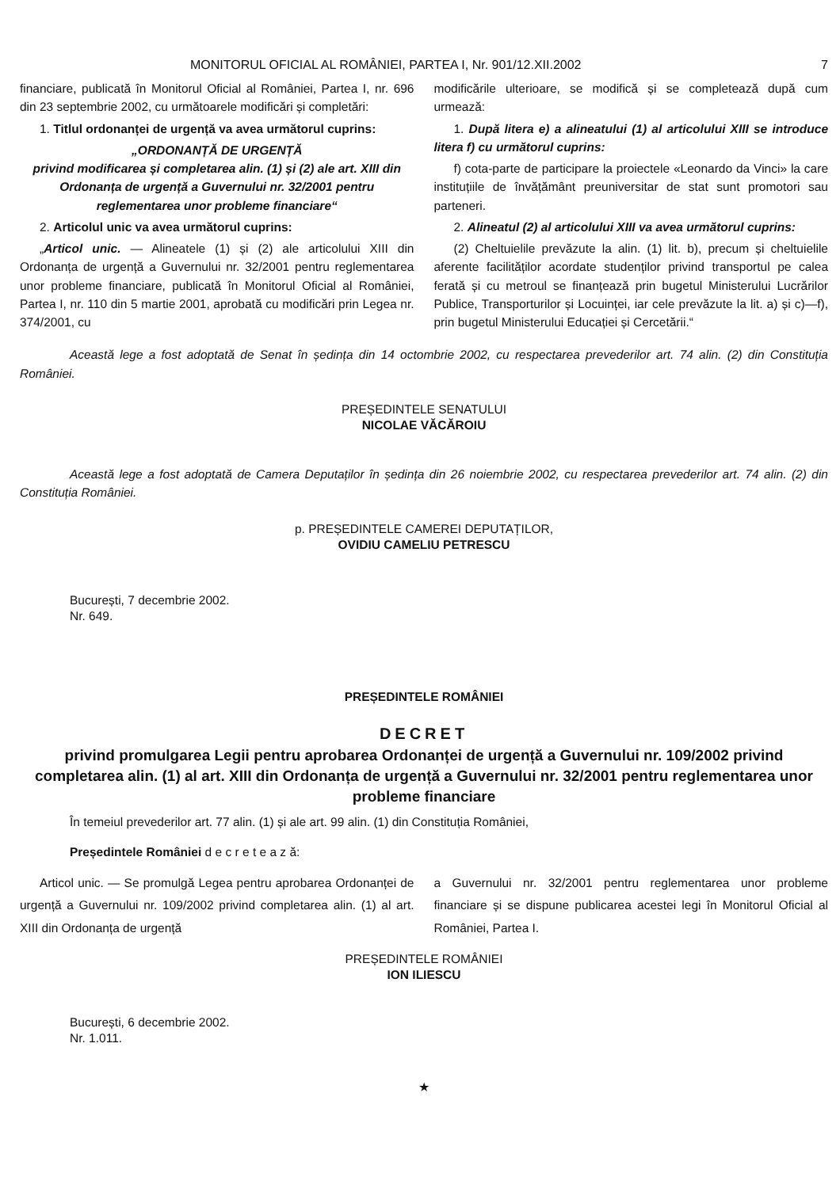MONITORUL OFICIAL AL ROMÂNIEI, PARTEA I, Nr. 901/12.XII.2002 7
financiare, publicată în Monitorul Oficial al României, Partea I, nr. 696 din 23 septembrie 2002, cu următoarele modificări și completări:
1. Titlul ordonanței de urgență va avea următorul cuprins:
„ORDONANȚĂ DE URGENȚĂ
privind modificarea și completarea alin. (1) și (2) ale art. XIII din Ordonanța de urgență a Guvernului nr. 32/2001 pentru reglementarea unor probleme financiare“
2. Articolul unic va avea următorul cuprins:
„Articol unic. — Alineatele (1) și (2) ale articolului XIII din Ordonanța de urgență a Guvernului nr. 32/2001 pentru reglementarea unor probleme financiare, publicată în Monitorul Oficial al României, Partea I, nr. 110 din 5 martie 2001, aprobată cu modificări prin Legea nr. 374/2001, cu
modificările ulterioare, se modifică și se completează după cum urmează:
1. După litera e) a alineatului (1) al articolului XIII se introduce litera f) cu următorul cuprins:
f) cota-parte de participare la proiectele «Leonardo da Vinci» la care instituțiile de învățământ preuniversitar de stat sunt promotori sau parteneri.
2. Alineatul (2) al articolului XIII va avea următorul cuprins:
(2) Cheltuielile prevăzute la alin. (1) lit. b), precum și cheltuielile aferente facilităților acordate studenților privind transportul pe calea ferată și cu metroul se finanțează prin bugetul Ministerului Lucrărilor Publice, Transporturilor și Locuinței, iar cele prevăzute la lit. a) și c)—f), prin bugetul Ministerului Educației și Cercetării.“
Această lege a fost adoptată de Senat în ședința din 14 octombrie 2002, cu respectarea prevederilor art. 74 alin. (2) din Constituția României.
PREȘEDINTELE SENATULUI
NICOLAE VĂCĂROIU
Această lege a fost adoptată de Camera Deputaților în ședința din 26 noiembrie 2002, cu respectarea prevederilor art. 74 alin. (2) din Constituția României.
p. PREȘEDINTELE CAMEREI DEPUTAȚILOR,
OVIDIU CAMELIU PETRESCU
București, 7 decembrie 2002.
Nr. 649.
PREȘEDINTELE ROMÂNIEI
DECRET
privind promulgarea Legii pentru aprobarea Ordonanței de urgență a Guvernului nr. 109/2002 privind completarea alin. (1) al art. XIII din Ordonanța de urgență a Guvernului nr. 32/2001 pentru reglementarea unor probleme financiare
În temeiul prevederilor art. 77 alin. (1) și ale art. 99 alin. (1) din Constituția României,
Președintele României d e c r e t e a z ă:
Articol unic. — Se promulgă Legea pentru aprobarea Ordonanței de urgență a Guvernului nr. 109/2002 privind completarea alin. (1) al art. XIII din Ordonanța de urgență
a Guvernului nr. 32/2001 pentru reglementarea unor probleme financiare și se dispune publicarea acestei legi în Monitorul Oficial al României, Partea I.
PREȘEDINTELE ROMÂNIEI
ION ILIESCU
București, 6 decembrie 2002.
Nr. 1.011.
★